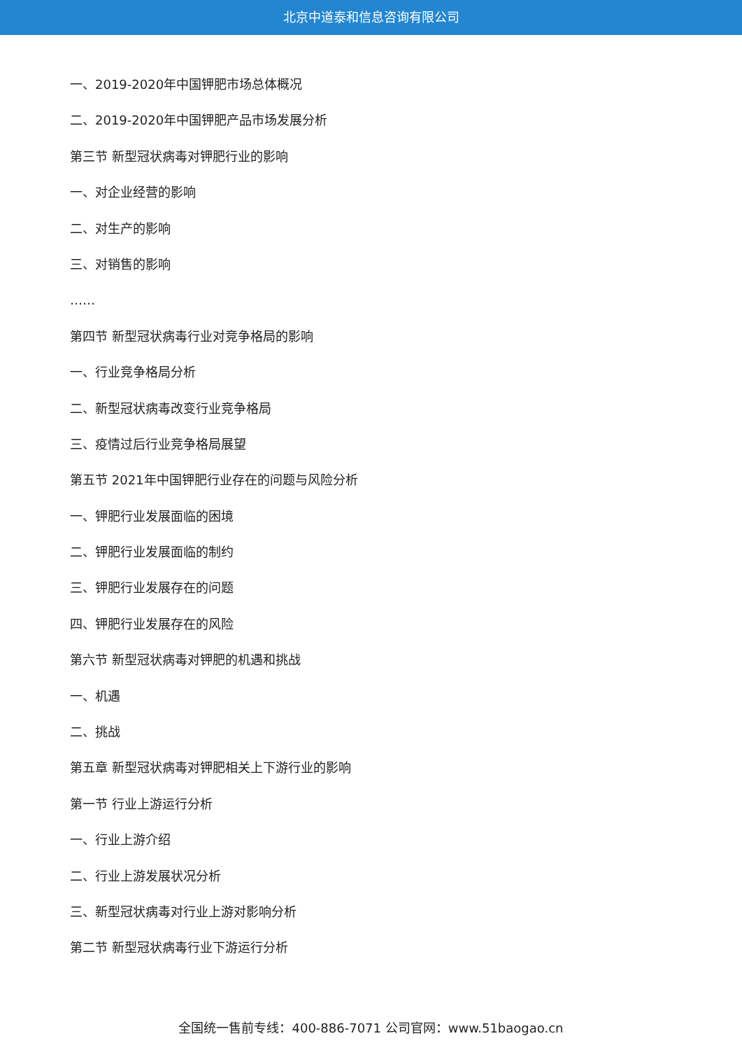北京中道泰和信息咨询有限公司
一、2019-2020年中国钾肥市场总体概况
二、2019-2020年中国钾肥产品市场发展分析
第三节 新型冠状病毒对钾肥行业的影响
一、对企业经营的影响
二、对生产的影响
三、对销售的影响
……
第四节 新型冠状病毒行业对竞争格局的影响
一、行业竞争格局分析
二、新型冠状病毒改变行业竞争格局
三、疫情过后行业竞争格局展望
第五节 2021年中国钾肥行业存在的问题与风险分析
一、钾肥行业发展面临的困境
二、钾肥行业发展面临的制约
三、钾肥行业发展存在的问题
四、钾肥行业发展存在的风险
第六节 新型冠状病毒对钾肥的机遇和挑战
一、机遇
二、挑战
第五章 新型冠状病毒对钾肥相关上下游行业的影响
第一节 行业上游运行分析
一、行业上游介绍
二、行业上游发展状况分析
三、新型冠状病毒对行业上游对影响分析
第二节 新型冠状病毒行业下游运行分析
全国统一售前专线：400-886-7071 公司官网：www.51baogao.cn